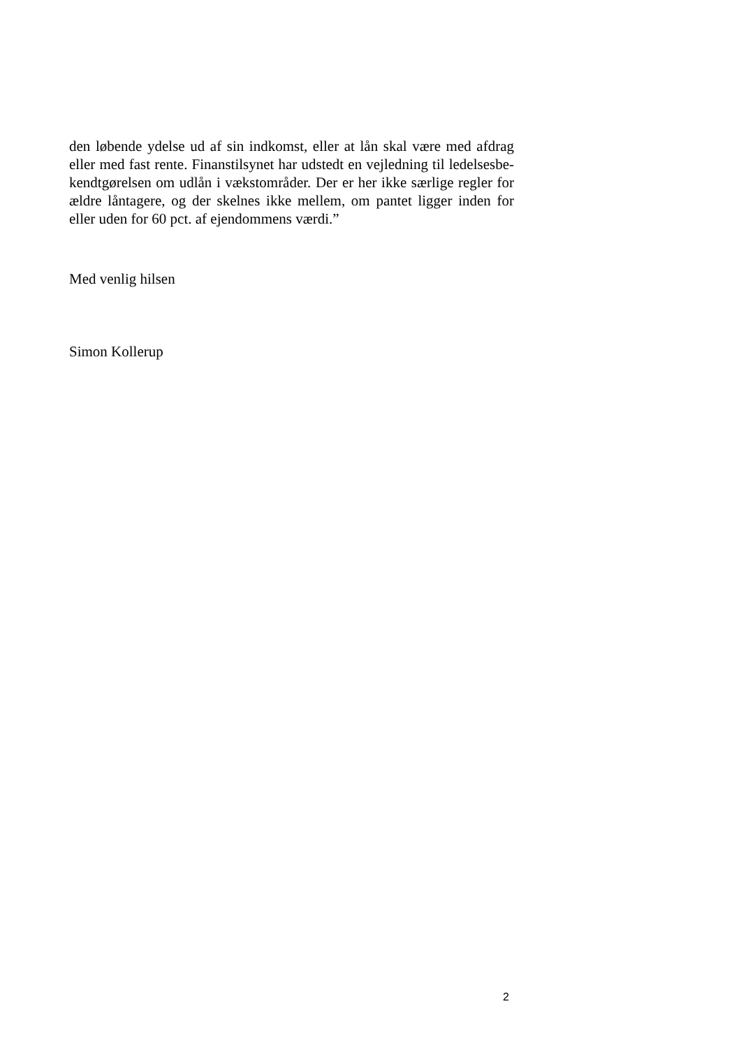den løbende ydelse ud af sin indkomst, eller at lån skal være med afdrag eller med fast rente. Finanstilsynet har udstedt en vejledning til ledelsesbe-kendtgørelsen om udlån i vækstområder. Der er her ikke særlige regler for ældre låntagere, og der skelnes ikke mellem, om pantet ligger inden for eller uden for 60 pct. af ejendommens værdi.”
Med venlig hilsen
Simon Kollerup
2